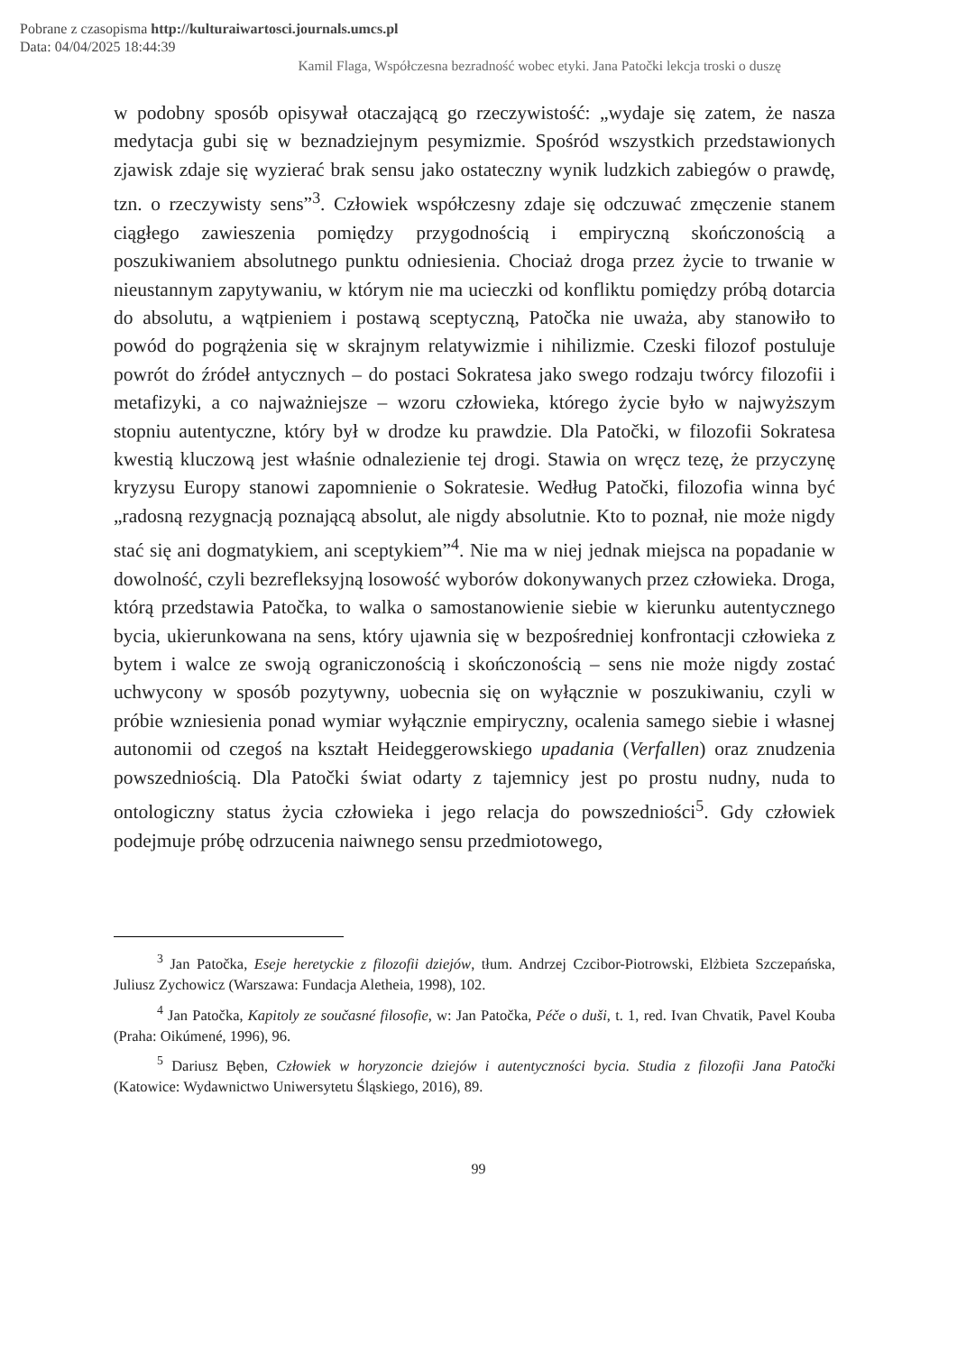Pobrane z czasopisma http://kulturaiwartosci.journals.umcs.pl
Data: 04/04/2025 18:44:39
Kamil Flaga, Współczesna bezradność wobec etyki. Jana Patočki lekcja troski o duszę
w podobny sposób opisywał otaczającą go rzeczywistość: „wydaje się zatem, że nasza medytacja gubi się w beznadziejnym pesymizmie. Spośród wszystkich przedstawionych zjawisk zdaje się wyzierać brak sensu jako ostateczny wynik ludzkich zabiegów o prawdę, tzn. o rzeczywisty sens”<sup>3</sup>. Człowiek współczesny zdaje się odczuwać zmęczenie stanem ciągłego zawieszenia pomiędzy przygodnością i empiryczną skończonością a poszukiwaniem absolutnego punktu odniesienia. Chociaż droga przez życie to trwanie w nieustannym zapytywaniu, w którym nie ma ucieczki od konfliktu pomiędzy próbą dotarcia do absolutu, a wątpieniem i postawą sceptyczną, Patočka nie uważa, aby stanowiło to powód do pogrążenia się w skrajnym relatywizmie i nihilizmie. Czeski filozof postuluje powrót do źródeł antycznych – do postaci Sokratesa jako swego rodzaju twórcy filozofii i metafizyki, a co najważniejsze – wzoru człowieka, którego życie było w najwyższym stopniu autentyczne, który był w drodze ku prawdzie. Dla Patočki, w filozofii Sokratesa kwestią kluczową jest właśnie odnalezienie tej drogi. Stawia on wręcz tezę, że przyczynę kryzysu Europy stanowi zapomnienie o Sokratesie. Według Patočki, filozofia winna być „radosną rezygnacją poznającą absolut, ale nigdy absolutnie. Kto to poznał, nie może nigdy stać się ani dogmatykiem, ani sceptykiem”<sup>4</sup>. Nie ma w niej jednak miejsca na popadanie w dowolność, czyli bezrefleksyjną losowość wyborów dokonywanych przez człowieka. Droga, którą przedstawia Patočka, to walka o samostanowienie siebie w kierunku autentycznego bycia, ukierunkowana na sens, który ujawnia się w bezpośredniej konfrontacji człowieka z bytem i walce ze swoją ograniczonością i skończonością – sens nie może nigdy zostać uchwycony w sposób pozytywny, uobecnia się on wyłącznie w poszukiwaniu, czyli w próbie wzniesienia ponad wymiar wyłącznie empiryczny, ocalenia samego siebie i własnej autonomii od czegoś na kształt Heideggerowskiego upadania (Verfallen) oraz znudzenia powszedniością. Dla Patočki świat odarty z tajemnicy jest po prostu nudny, nuda to ontologiczny status życia człowieka i jego relacja do powszedniości<sup>5</sup>. Gdy człowiek podejmuje próbę odrzucenia naiwnego sensu przedmiotowego,
<sup>3</sup> Jan Patočka, Eseje heretyckie z filozofii dziejów, tłum. Andrzej Czcibor-Piotrowski, Elżbieta Szczepańska, Juliusz Zychowicz (Warszawa: Fundacja Aletheia, 1998), 102.
<sup>4</sup> Jan Patočka, Kapitoly ze současné filosofie, w: Jan Patočka, Péče o duši, t. 1, red. Ivan Chvatik, Pavel Kouba (Praha: Oikúmené, 1996), 96.
<sup>5</sup> Dariusz Bęben, Człowiek w horyzoncie dziejów i autentyczności bycia. Studia z filozofii Jana Patočki (Katowice: Wydawnictwo Uniwersytetu Śląskiego, 2016), 89.
99